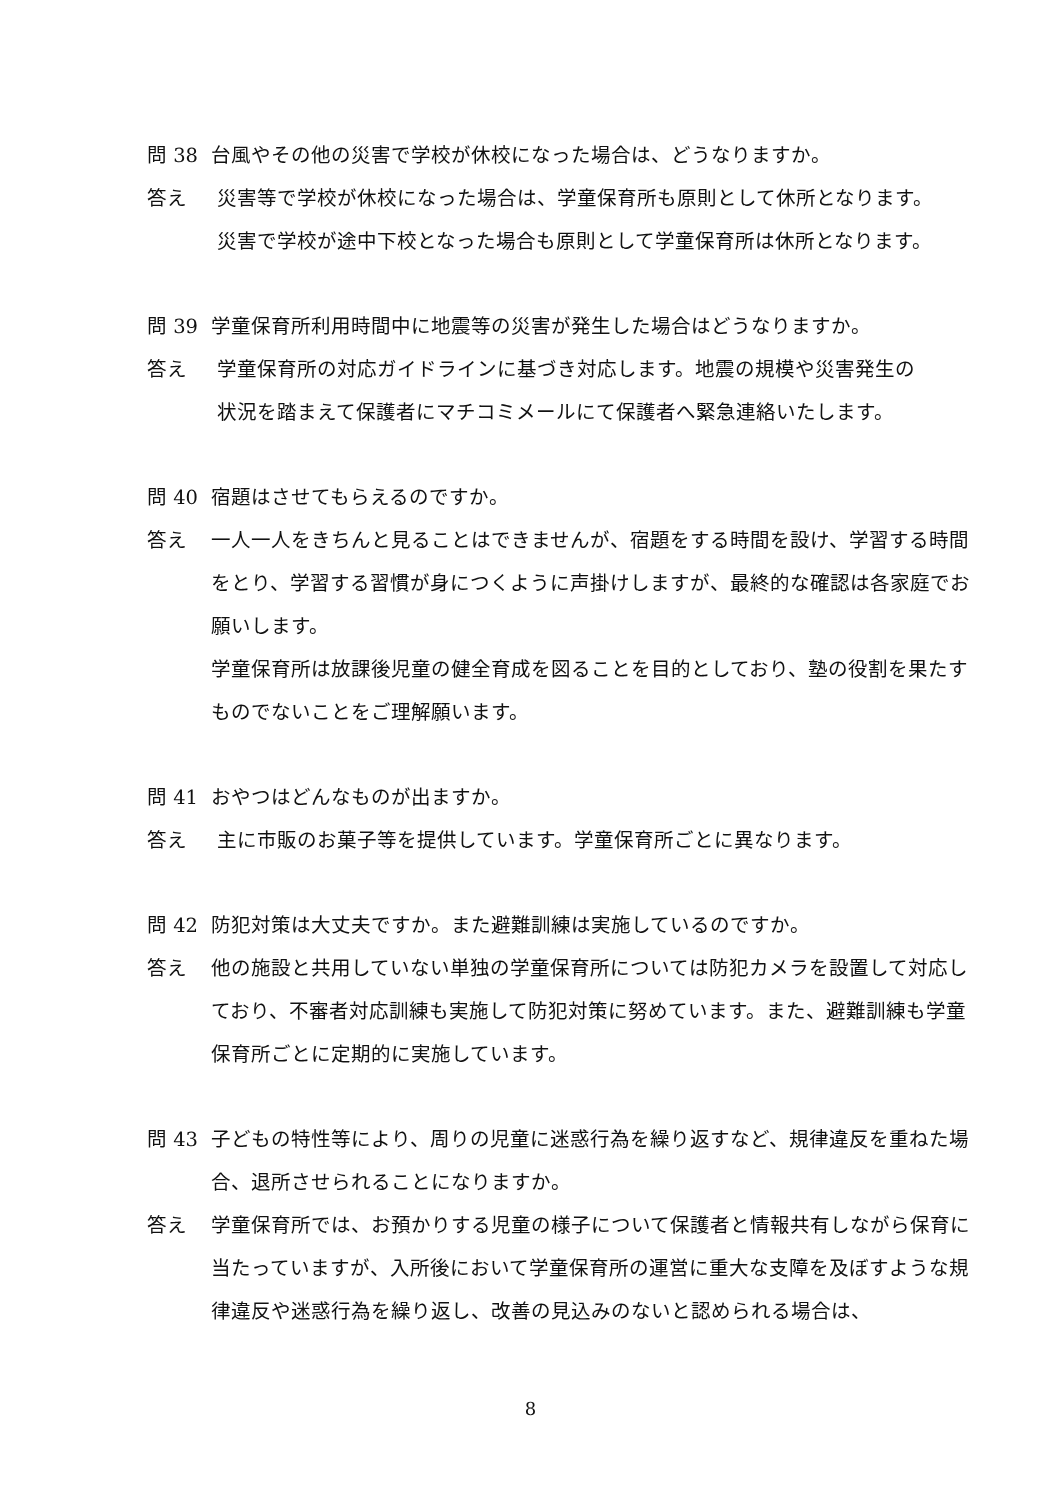問 38 台風やその他の災害で学校が休校になった場合は、どうなりますか。
答え 災害等で学校が休校になった場合は、学童保育所も原則として休所となります。
災害で学校が途中下校となった場合も原則として学童保育所は休所となります。
問 39 学童保育所利用時間中に地震等の災害が発生した場合はどうなりますか。
答え 学童保育所の対応ガイドラインに基づき対応します。地震の規模や災害発生の
状況を踏まえて保護者にマチコミメールにて保護者へ緊急連絡いたします。
問 40 宿題はさせてもらえるのですか。
答え 一人一人をきちんと見ることはできませんが、宿題をする時間を設け、学習する時間をとり、学習する習慣が身につくように声掛けしますが、最終的な確認は各家庭でお願いします。
学童保育所は放課後児童の健全育成を図ることを目的としており、塾の役割を果たすものでないことをご理解願います。
問 41 おやつはどんなものが出ますか。
答え 主に市販のお菓子等を提供しています。学童保育所ごとに異なります。
問 42 防犯対策は大丈夫ですか。また避難訓練は実施しているのですか。
答え 他の施設と共用していない単独の学童保育所については防犯カメラを設置して対応しており、不審者対応訓練も実施して防犯対策に努めています。また、避難訓練も学童保育所ごとに定期的に実施しています。
問 43 子どもの特性等により、周りの児童に迷惑行為を繰り返すなど、規律違反を重ねた場合、退所させられることになりますか。
答え 学童保育所では、お預かりする児童の様子について保護者と情報共有しながら保育に当たっていますが、入所後において学童保育所の運営に重大な支障を及ぼすような規律違反や迷惑行為を繰り返し、改善の見込みのないと認められる場合は、
8